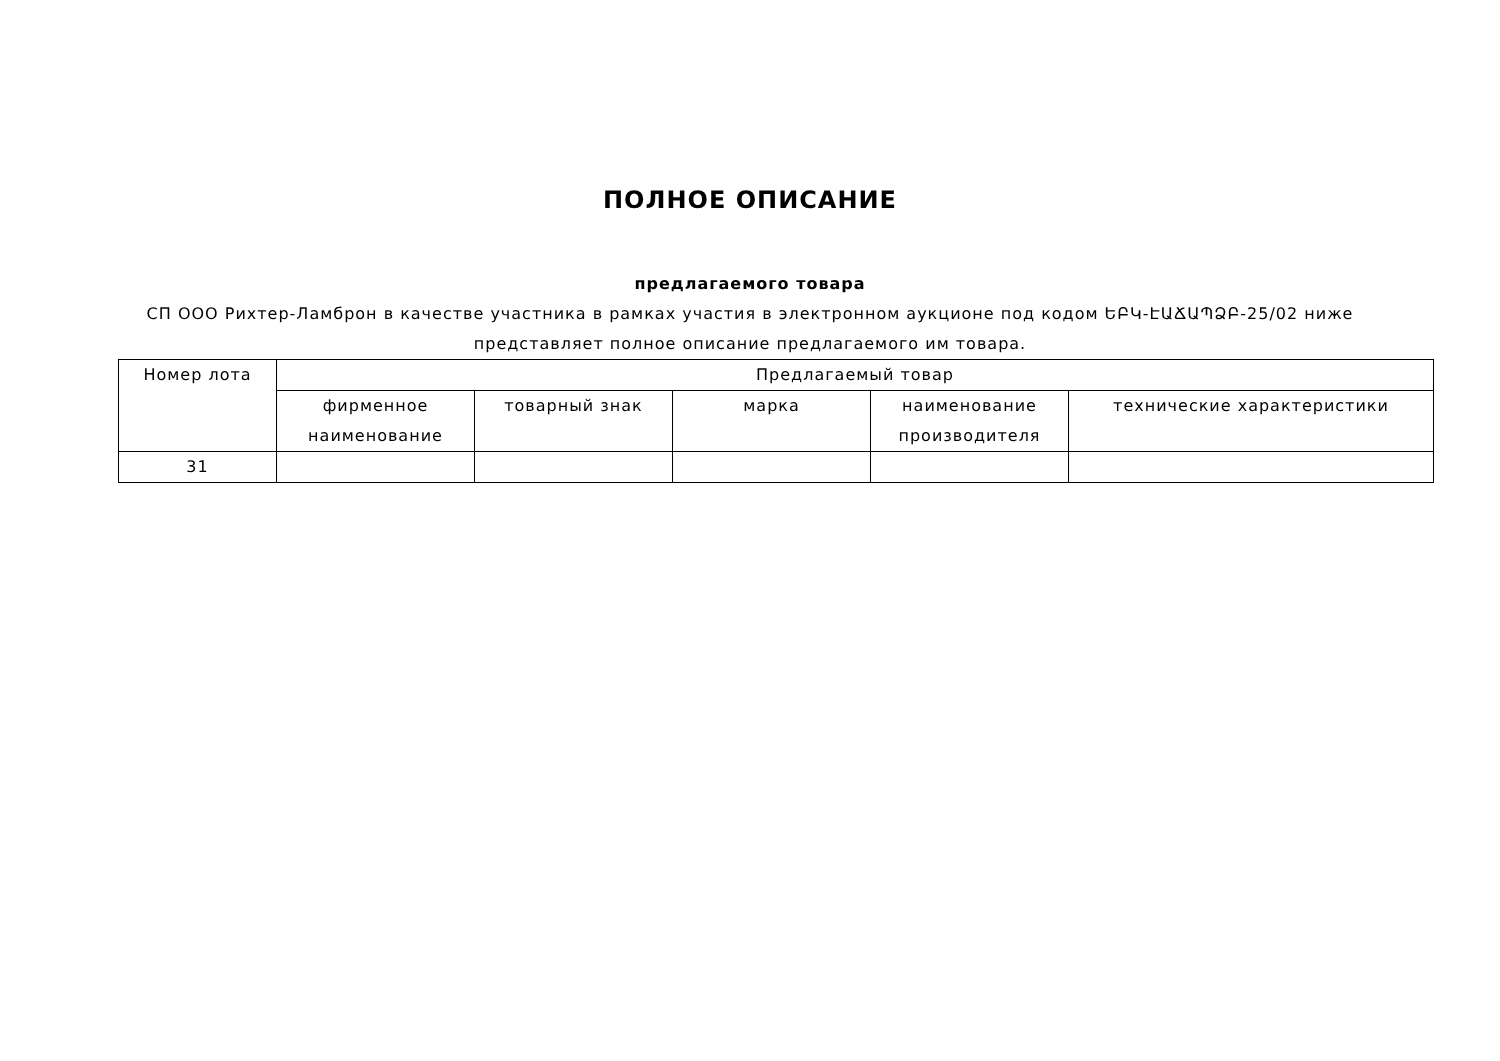ПОЛНОЕ ОПИСАНИЕ
предлагаемого товара
СП ООО Рихтер-Ламброн в качестве участника в рамках участия в электронном аукционе под кодом ԵԲԿ-ԷԱՃԱՊՁԲ-25/02 ниже представляет полное описание предлагаемого им товара.
| Номер лота | Предлагаемый товар | | | | |
| --- | --- | --- | --- | --- | --- |
| | фирменное наименование | товарный знак | марка | наименование производителя | технические характеристики |
| 31 | | | | | |